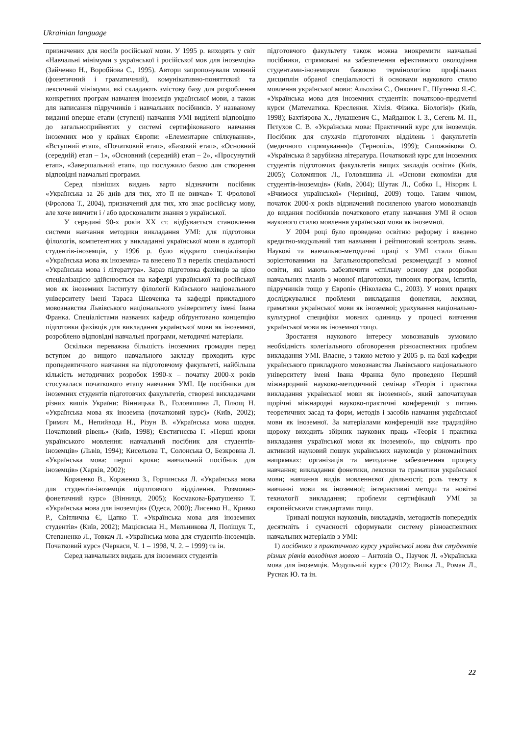Ukrainian language
призначених для носіїв російської мови. У 1995 р. виходять у світ «Навчальні мінімуми з української і російської мов для іноземців» (Зайченко Н., Воробйова С., 1995). Автори запропонували мовний (фонетичний і граматичний), комунікативно-поняттєвий та лексичний мінімуми, які складають змістову базу для розроблення конкретних програм навчання іноземців української мови, а також для написання підручників і навчальних посібників. У названому виданні вперше етапи (ступені) навчання УМІ виділені відповідно до загальноприйнятих у системі сертифікованого навчання іноземних мов у країнах Європи: «Елементарне спілкування», «Вступний етап», «Початковий етап», «Базовий етап», «Основний (середній) етап – 1», «Основний (середній) етап – 2», «Просунутий етап», «Завершальний етап», що послужило базою для створення відповідні навчальні програми.
Серед пізніших видань варто відзначити посібник «Українська за 26 днів для тих, хто її не вивчав» Т. Фролової (Фролова Т., 2004), призначений для тих, хто знає російську мову, але хоче вивчити і / або вдосконалити знання з української.
У середині 90-х років ХХ ст. відбувається становлення системи навчання методики викладання УМІ: для підготовки філологів, компетентних у викладанні української мови в аудиторії студентів-іноземців, у 1996 р. було відкрито спеціалізацію «Українська мова як іноземна» та внесено її в перелік спеціальності «Українська мова і література». Зараз підготовка фахівців за цією спеціалізацією здійснюється на кафедрі української та російської мов як іноземних Інституту філології Київського національного університету імені Тараса Шевченка та кафедрі прикладного мовознавства Львівського національного університету імені Івана Франка. Спеціалістами названих кафедр обґрунтовано концепцію підготовки фахівців для викладання української мови як іноземної, розроблено відповідні навчальні програми, методичні матеріали.
Оскільки переважна більшість іноземних громадян перед вступом до вищого навчального закладу проходить курс пропедевтичного навчання на підготовчому факультеті, найбільша кількість методичних розробок 1990-х – початку 2000-х років стосувалася початкового етапу навчання УМІ. Це посібники для іноземних студентів підготовчих факультетів, створені викладачами різних вишів України: Вінницька В., Головяшина Л, Плющ Н. «Українська мова як іноземна (початковий курс)» (Київ, 2002); Гримич М., Непийвода Н., Різун В. «Українська мова щодня. Початковий рівень» (Київ, 1998); Євстигнєєва Г. «Перші кроки українського мовлення: навчальний посібник для студентів-іноземців» (Львів, 1994); Кисельова Т., Солонська О, Безкровна Л. «Українська мова: перші кроки: навчальний посібник для іноземців» (Харків, 2002);
Корженко В., Корженко З., Горчинська Л. «Українська мова для студентів-іноземців підготовчого відділення. Розмовно-фонетичний курс» (Вінниця, 2005); Космакова-Братушенко Т. «Українська мова для іноземців» (Одеса, 2000); Лисенко Н., Кривко Р., Світлична Є, Цапко Т. «Українська мова для іноземних студентів» (Київ, 2002); Мацієвська Н., Мельникова Л, Поліщук Т., Степаненко Л., Товкач Л. «Українська мова для студентів-іноземців. Початковий курс» (Черкаси, Ч. 1 – 1998, Ч. 2. – 1999) та ін.
Серед навчальних видань для іноземних студентів
підготовчого факультету також можна виокремити навчальні посібники, спрямовані на забезпечення ефективного оволодіння студентами-іноземцями базовою термінологією профільних дисциплін обраної спеціальності й основами наукового стилю мовлення української мови: Альохіна С., Онкович Г., Шутенко Я.-С. «Українська мова для іноземних студентів: початково-предметні курси (Математика. Креслення. Хімія. Фізика. Біологія)» (Київ, 1998); Бахтіярова Х., Лукашевич С., Майданюк І. З., Сегень М. П., Пєтухов С. В. «Українська мова: Практичний курс для іноземців. Посібник для слухачів підготовчих відділень і факультетів (медичного спрямування)» (Тернопіль, 1999); Сапожнікова О. «Українська й зарубіжна література. Початковий курс для іноземних студентів підготовчих факультетів вищих закладів освіти» (Київ, 2005); Соломянюк Л., Головяшина Л. «Основи економіки для студентів-іноземців» (Київ, 2004); Шутак Л., Собко І., Нікоряк І. «Вчимося української» (Чернівці, 2009) тощо. Таким чином, початок 2000-х років відзначений посиленою увагою мовознавців до видання посібників початкового етапу навчання УМІ й основ наукового стилю мовлення української мови як іноземної.
У 2004 році було проведено освітню реформу і введено кредитно-модульний тип навчання і рейтинговий контроль знань. Наукові та навчально-методичні праці з УМІ стали більш зорієнтованими на Загальноєвропейські рекомендації з мовної освіти, які мають забезпечити «спільну основу для розробки навчальних планів з мовної підготовки, типових програм, іспитів, підручників тощо у Європі» (Ніколаєва С., 2003). У нових працях досліджувалися проблеми викладання фонетики, лексики, граматики української мови як іноземної; урахування національно-культурної специфіки мовних одиниць у процесі вивчення української мови як іноземної тощо.
Зростання наукового інтересу мовознавців зумовило необхідність колегіального обговорення різноаспектних проблем викладання УМІ. Власне, з такою метою у 2005 р. на базі кафедри українського прикладного мовознавства Львівського національного університету імені Івана Франка було проведено Перший міжнародний науково-методичний семінар «Теорія і практика викладання української мови як іноземної», який започаткував щорічні міжнародні науково-практичні конференції з питань теоретичних засад та форм, методів і засобів навчання української мови як іноземної. За матеріалами конференцій вже традиційно щороку виходить збірник наукових праць «Теорія і практика викладання української мови як іноземної», що свідчить про активний науковий пошук українських науковців у різноманітних напрямках: організація та методичне забезпечення процесу навчання; викладання фонетики, лексики та граматики української мови; навчання видів мовленнєвої діяльності; роль тексту в навчанні мови як іноземної; інтерактивні методи та новітні технології викладання; проблеми сертифікації УМІ за європейськими стандартами тощо.
Тривалі пошуки науковців, викладачів, методистів попередніх десятиліть і сучасності сформували систему різноаспектних навчальних матеріалів з УМІ:
1) посібники з практичного курсу української мови для студентів різних рівнів володіння мовою – Антонів О., Паучок Л. «Українська мова для іноземців. Модульний курс» (2012); Вилка Л., Роман Л., Руснак Ю. та ін.
22